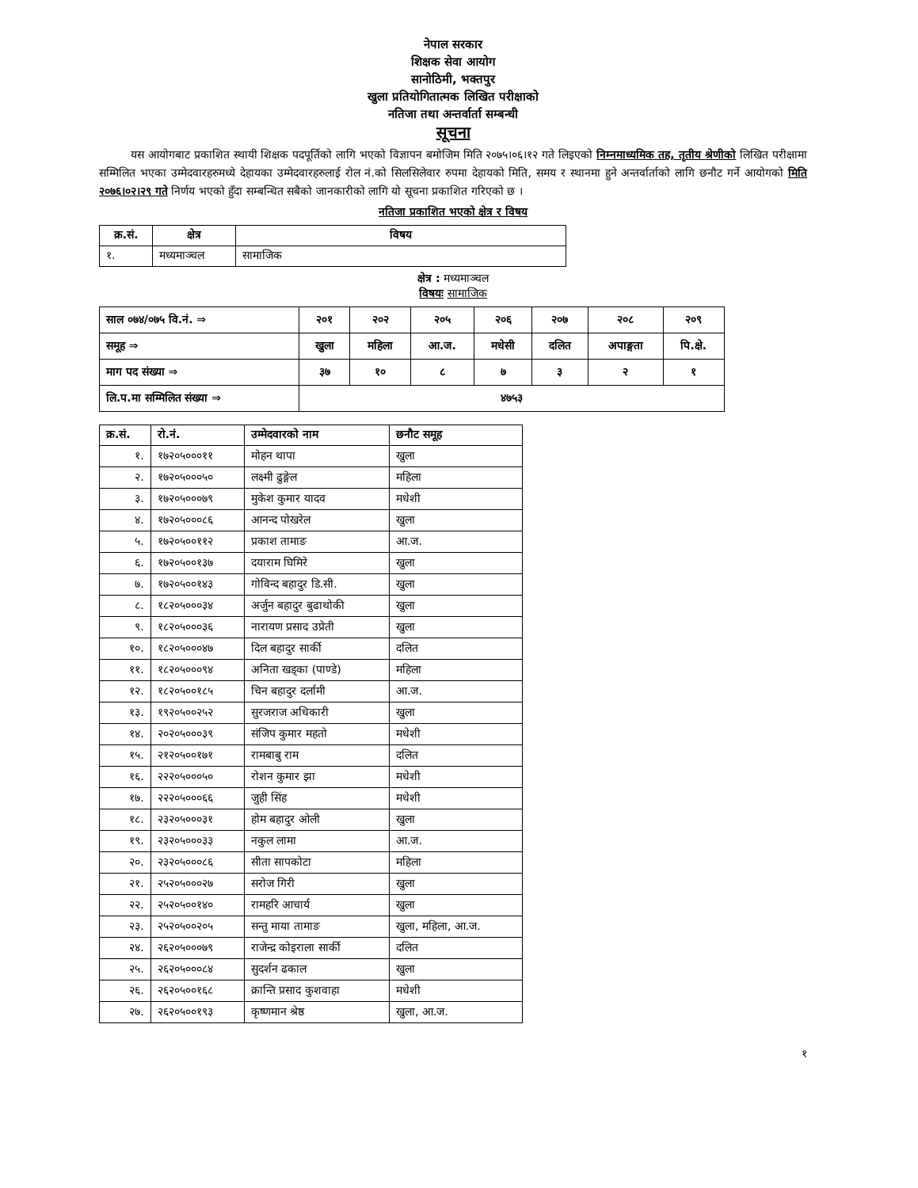नेपाल सरकार
शिक्षक सेवा आयोग
सानोठिमी, भक्तपुर
खुला प्रतियोगितात्मक लिखित परीक्षाको
नतिजा तथा अन्तर्वार्ता सम्बन्धी
सूचना
यस आयोगबाट प्रकाशित स्थायी शिक्षक पदपूर्तिको लागि भएको विज्ञापन बमोजिम मिति २०७५।०६।१२ गते लिइएको निम्नमाध्यमिक तह, तृतीय श्रेणीको लिखित परीक्षामा सम्मिलित भएका उम्मेदवारहरुमध्ये देहायका उम्मेदवारहरुलाई रोल नं.को सिलसिलेवार रुपमा देहायको मिति, समय र स्थानमा हुने अन्तर्वार्ताको लागि छनौट गर्ने आयोगको मिति २०७६।०२।२९ गते निर्णय भएको हुँदा सम्बन्धित सबैको जानकारीको लागि यो सूचना प्रकाशित गरिएको छ ।
नतिजा प्रकाशित भएको क्षेत्र र विषय
| क्र.सं. | क्षेत्र | विषय |
| --- | --- | --- |
| १. | मध्यमाञ्चल | सामाजिक |
क्षेत्र : मध्यमाञ्चल
विषयः सामाजिक
| साल ०७४/०७५ वि.नं. ⇒ | २०१ | २०२ | २०५ | २०६ | २०७ | २०८ | २०९ |
| समूह ⇒ | खुला | महिला | आ.ज. | मधेसी | दलित | अपाङ्गता | पि.क्षे. |
| माग पद संख्या ⇒ | ३७ | १० | ८ | ७ | ३ | २ | १ |
| लि.प.मा सम्मिलित संख्या ⇒ | ४७५३ | | | | | | |
| क्र.सं. | रो.नं. | उम्मेदवारको नाम | छनौट समूह |
| --- | --- | --- | --- |
| १. | १७२०५०००११ | मोहन थापा | खुला |
| २. | १७२०५०००५० | लक्ष्मी ढुङ्गेल | महिला |
| ३. | १७२०५०००७९ | मुकेश कुमार यादव | मधेशी |
| ४. | १७२०५०००८६ | आनन्द पोखरेल | खुला |
| ५. | १७२०५००११२ | प्रकाश तामाङ | आ.ज. |
| ६. | १७२०५००१३७ | दयाराम घिमिरे | खुला |
| ७. | १७२०५००१४३ | गोविन्द बहादुर डि.सी. | खुला |
| ८. | १८२०५०००३४ | अर्जुन बहादुर बुढाथोकी | खुला |
| ९. | १८२०५०००३६ | नारायण प्रसाद उप्रेती | खुला |
| १०. | १८२०५०००४७ | दिल बहादुर सार्की | दलित |
| ११. | १८२०५०००९४ | अनिता खड्का (पाण्डे) | महिला |
| १२. | १८२०५००१८५ | चिन बहादुर दर्लामी | आ.ज. |
| १३. | १९२०५००२५२ | सुरजराज अधिकारी | खुला |
| १४. | २०२०५०००३९ | संजिप कुमार महतो | मधेशी |
| १५. | २१२०५००१७१ | रामबाबु राम | दलित |
| १६. | २२२०५०००५० | रोशन कुमार झा | मधेशी |
| १७. | २२२०५०००६६ | जुही सिंह | मधेशी |
| १८. | २३२०५०००३१ | होम बहादुर ओली | खुला |
| १९. | २३२०५०००३३ | नकुल लामा | आ.ज. |
| २०. | २३२०५०००८६ | सीता सापकोटा | महिला |
| २१. | २५२०५०००२७ | सरोज गिरी | खुला |
| २२. | २५२०५००१४० | रामहरि आचार्य | खुला |
| २३. | २५२०५००२०५ | सन्तु माया तामाङ | खुला, महिला, आ.ज. |
| २४. | २६२०५०००७९ | राजेन्द्र कोइराला सार्की | दलित |
| २५. | २६२०५०००८४ | सुदर्शन ढकाल | खुला |
| २६. | २६२०५००१६८ | क्रान्ति प्रसाद कुशवाहा | मधेशी |
| २७. | २६२०५००१९३ | कृष्णमान श्रेष्ठ | खुला, आ.ज. |
१